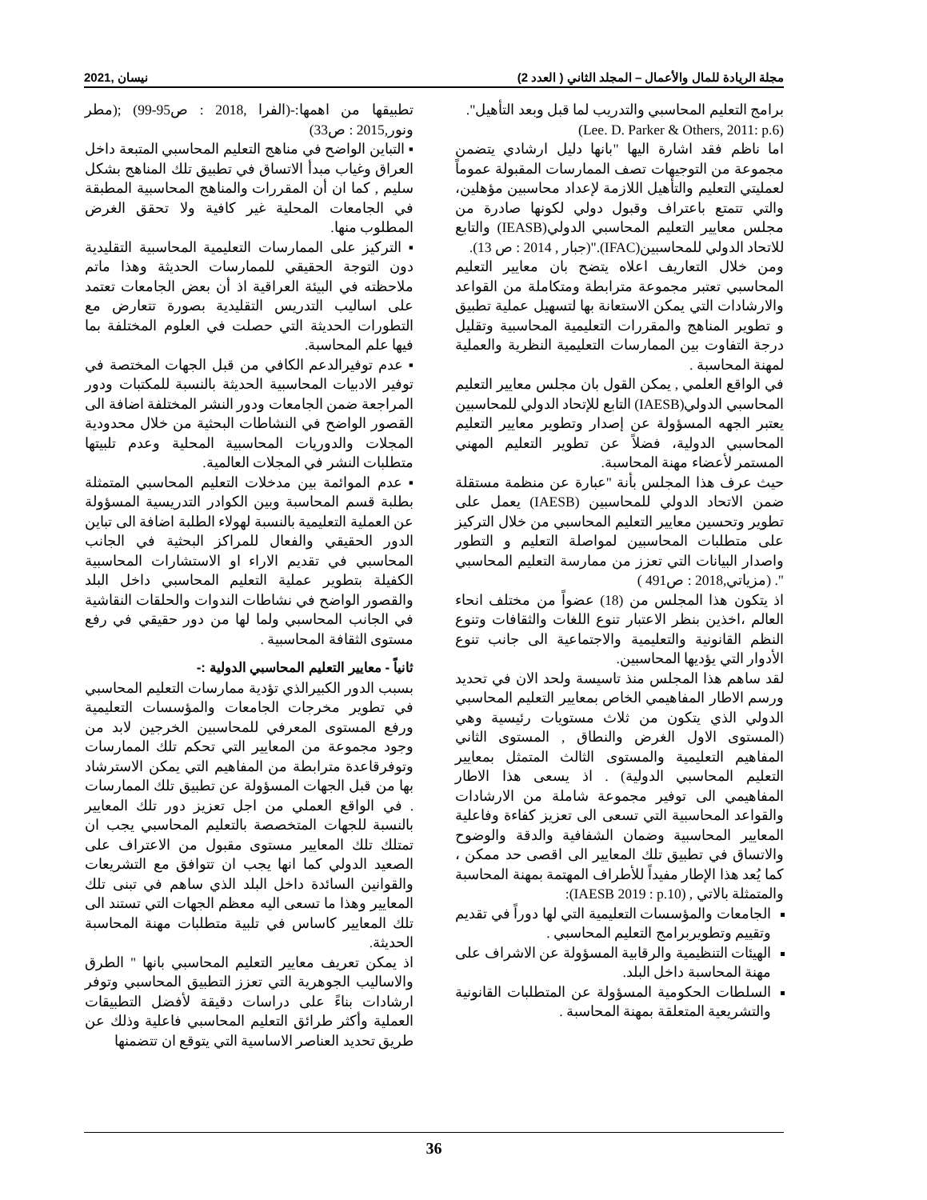مجلة الريادة للمال والأعمال – المجلد الثاني ( العدد 2) نيسان ,2021
برامج التعليم المحاسبي والتدريب لما قبل وبعد التأهيل".
(Lee. D. Parker & Others, 2011: p.6)
اما ناظم فقد اشارة اليها "بانها دليل ارشادي يتضمن مجموعة من التوجيهات تصف الممارسات المقبولة عموماً لعمليتي التعليم والتأهيل اللازمة لإعداد محاسبين مؤهلين، والتي تتمتع باعتراف وقبول دولي لكونها صادرة من مجلس معايير التعليم المحاسبي الدولي(IEASB) والتابع للاتحاد الدولي للمحاسبين(IFAC)."(جبار , 2014 : ص 13).
ومن خلال التعاريف اعلاه يتضح بان معايير التعليم المحاسبي تعتبر مجموعة مترابطة ومتكاملة من القواعد والارشادات التي يمكن الاستعانة بها لتسهيل عملية تطبيق و تطوير المناهج والمقررات التعليمية المحاسبية وتقليل درجة التفاوت بين الممارسات التعليمية النظرية والعملية لمهنة المحاسبة .
في الواقع العلمي , يمكن القول بان مجلس معايير التعليم المحاسبي الدولي(IAESB) التابع للإتحاد الدولي للمحاسبين يعتبر الجهه المسؤولة عن إصدار وتطوير معايير التعليم المحاسبي الدولية، فضلاً عن تطوير التعليم المهني المستمر لأعضاء مهنة المحاسبة.
حيث عرف هذا المجلس بأنة "عبارة عن منظمة مستقلة ضمن الاتحاد الدولي للمحاسبين (IAESB) يعمل على تطوير وتحسين معايير التعليم المحاسبي من خلال التركيز على متطلبات المحاسبين لمواصلة التعليم و التطور واصدار البيانات التي تعزز من ممارسة التعليم المحاسبي ". (مزياتي,2018 : ص491 )
اذ يتكون هذا المجلس من (18) عضواً من مختلف انحاء العالم ،اخذين بنظر الاعتبار تنوع اللغات والثقافات وتنوع النظم القانونية والتعليمية والاجتماعية الى جانب تنوع الأدوار التي يؤديها المحاسبين.
لقد ساهم هذا المجلس منذ تاسيسة ولحد الان في تحديد ورسم الاطار المفاهيمي الخاص بمعايير التعليم المحاسبي الدولي الذي يتكون من ثلاث مستويات رئيسية وهي (المستوى الاول الغرض والنطاق , المستوى الثاني المفاهيم التعليمية والمستوى الثالث المتمثل بمعايير التعليم المحاسبي الدولية) . اذ يسعى هذا الاطار المفاهيمي الى توفير مجموعة شاملة من الارشادات والقواعد المحاسبية التي تسعى الى تعزيز كفاءة وفاعلية المعايير المحاسبية وضمان الشفافية والدقة والوضوح والاتساق في تطبيق تلك المعايير الى اقصى حد ممكن ، كما يُعد هذا الإطار مفيداً للأطراف المهتمة بمهنة المحاسبة والمتمثلة بالاتي , (IAESB 2019 : p.10):
الجامعات والمؤسسات التعليمية التي لها دوراً في تقديم وتقييم وتطويربرامج التعليم المحاسبي .
الهيئات التنظيمية والرقابية المسؤولة عن الاشراف على مهنة المحاسبة داخل البلد.
السلطات الحكومية المسؤولة عن المتطلبات القانونية والتشريعية المتعلقة بمهنة المحاسبة .
تطبيقها من اهمها:-(الفرا ,2018 : ص95-99) ;(مطر ونور,2015 : ص33)
▪ التباين الواضح في مناهج التعليم المحاسبي المتبعة داخل العراق وغياب مبدأ الاتساق في تطبيق تلك المناهج بشكل سليم , كما ان أن المقررات والمناهج المحاسبية المطبقة في الجامعات المحلية غير كافية ولا تحقق الغرض المطلوب منها.
▪ التركيز على الممارسات التعليمية المحاسبية التقليدية دون التوجة الحقيقي للممارسات الحديثة وهذا ماتم ملاحظته في البيئة العراقية اذ أن بعض الجامعات تعتمد على اساليب التدريس التقليدية بصورة تتعارض مع التطورات الحديثة التي حصلت في العلوم المختلفة بما فيها علم المحاسبة.
▪ عدم توفيرالدعم الكافي من قبل الجهات المختصة في توفير الادبيات المحاسبية الحديثة بالنسبة للمكتبات ودور المراجعة ضمن الجامعات ودور النشر المختلفة اضافة الى القصور الواضح في النشاطات البحثية من خلال محدودية المجلات والدوريات المحاسبية المحلية وعدم تلبيتها متطلبات النشر في المجلات العالمية.
▪ عدم الموائمة بين مدخلات التعليم المحاسبي المتمثلة بطلبة قسم المحاسبة وبين الكوادر التدريسية المسؤولة عن العملية التعليمية بالنسبة لهولاء الطلبة اضافة الى تباين الدور الحقيقي والفعال للمراكز البحثية في الجانب المحاسبي في تقديم الاراء او الاستشارات المحاسبية الكفيلة بتطوير عملية التعليم المحاسبي داخل البلد والقصور الواضح في نشاطات الندوات والحلقات النقاشية في الجانب المحاسبي ولما لها من دور حقيقي في رفع مستوى الثقافة المحاسبية .
ثانياً - معايير التعليم المحاسبي الدولية :-
بسبب الدور الكبيرالذي تؤدية ممارسات التعليم المحاسبي في تطوير مخرجات الجامعات والمؤسسات التعليمية ورفع المستوى المعرفي للمحاسبين الخرجين لابد من وجود مجموعة من المعايير التي تحكم تلك الممارسات وتوفرقاعدة مترابطة من المفاهيم التي يمكن الاسترشاد بها من قبل الجهات المسؤولة عن تطبيق تلك الممارسات . في الواقع العملي من اجل تعزيز دور تلك المعايير بالنسبة للجهات المتخصصة بالتعليم المحاسبي يجب ان تمتلك تلك المعايير مستوى مقبول من الاعتراف على الصعيد الدولي كما انها يجب ان تتوافق مع التشريعات والقوانين السائدة داخل البلد الذي ساهم في تبنى تلك المعايير وهذا ما تسعى اليه معظم الجهات التي تستند الى تلك المعايير كاساس في تلبية متطلبات مهنة المحاسبة الحديثة.
اذ يمكن تعريف معايير التعليم المحاسبي بانها " الطرق والاساليب الجوهرية التي تعزز التطبيق المحاسبي وتوفر ارشادات بناءً على دراسات دقيقة لأفضل التطبيقات العملية وأكثر طرائق التعليم المحاسبي فاعلية وذلك عن طريق تحديد العناصر الاساسية التي يتوقع ان تتضمنها
36